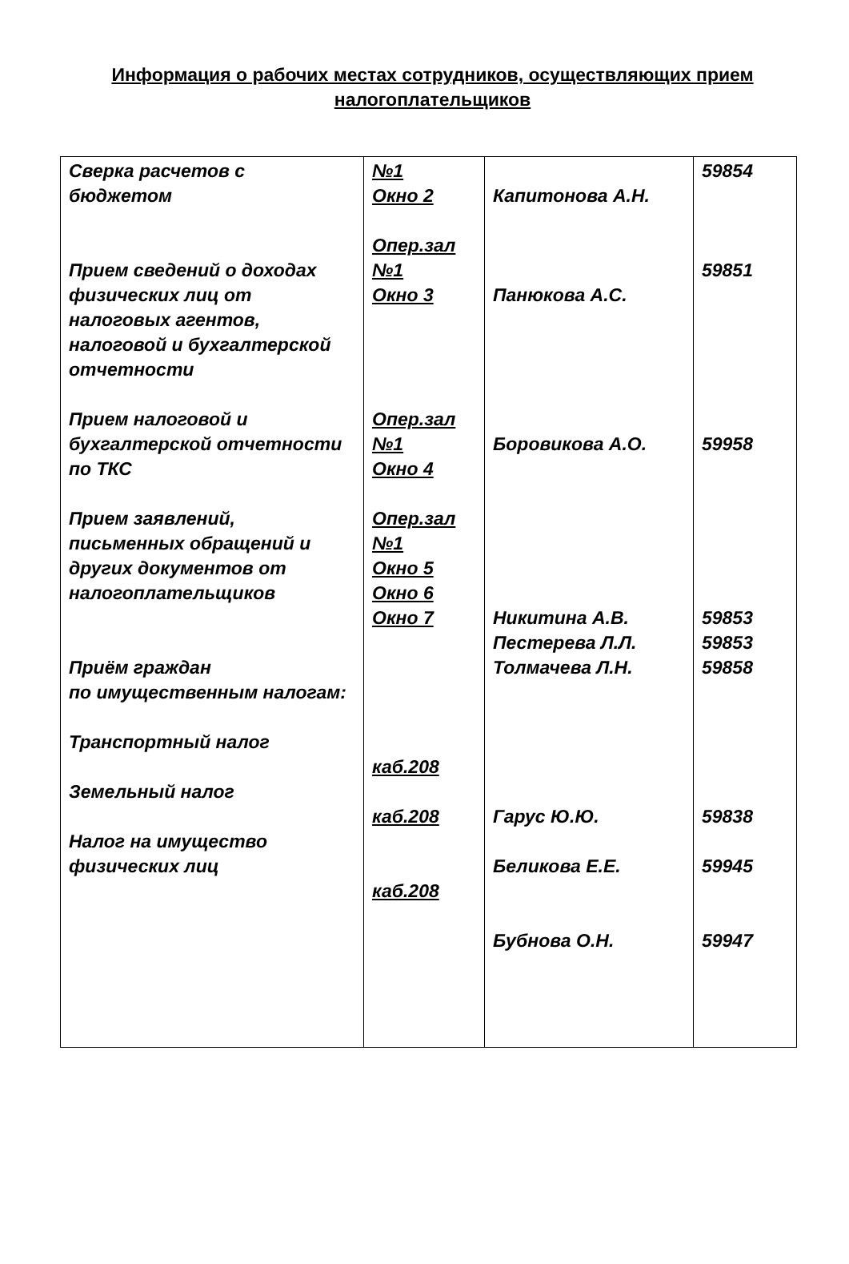Информация о рабочих местах сотрудников, осуществляющих прием налогоплательщиков
| Сверка расчетов с бюджетом Прием сведений о доходах физических лиц от налоговых агентов, налоговой и бухгалтерской отчетности Прием налоговой и бухгалтерской отчетности по ТКС Прием заявлений, письменных обращений и других документов от налогоплательщиков Приём граждан по имущественным налогам: Транспортный налог Земельный налог Налог на имущество физических лиц | №1 Окно 2 Опер.зал №1 Окно 3 Опер.зал №1 Окно 4 Опер.зал №1 Окно 5 Окно 6 Окно 7 каб.208 каб.208 каб.208 | Капитонова А.Н. Панюкова А.С. Боровикова А.О. Никитина А.В. Пестерева Л.Л. Толмачева Л.Н. Гарус Ю.Ю. Беликова Е.Е. Бубнова О.Н. | 59854 59851 59958 59853 59853 59858 59838 59945 59947 |